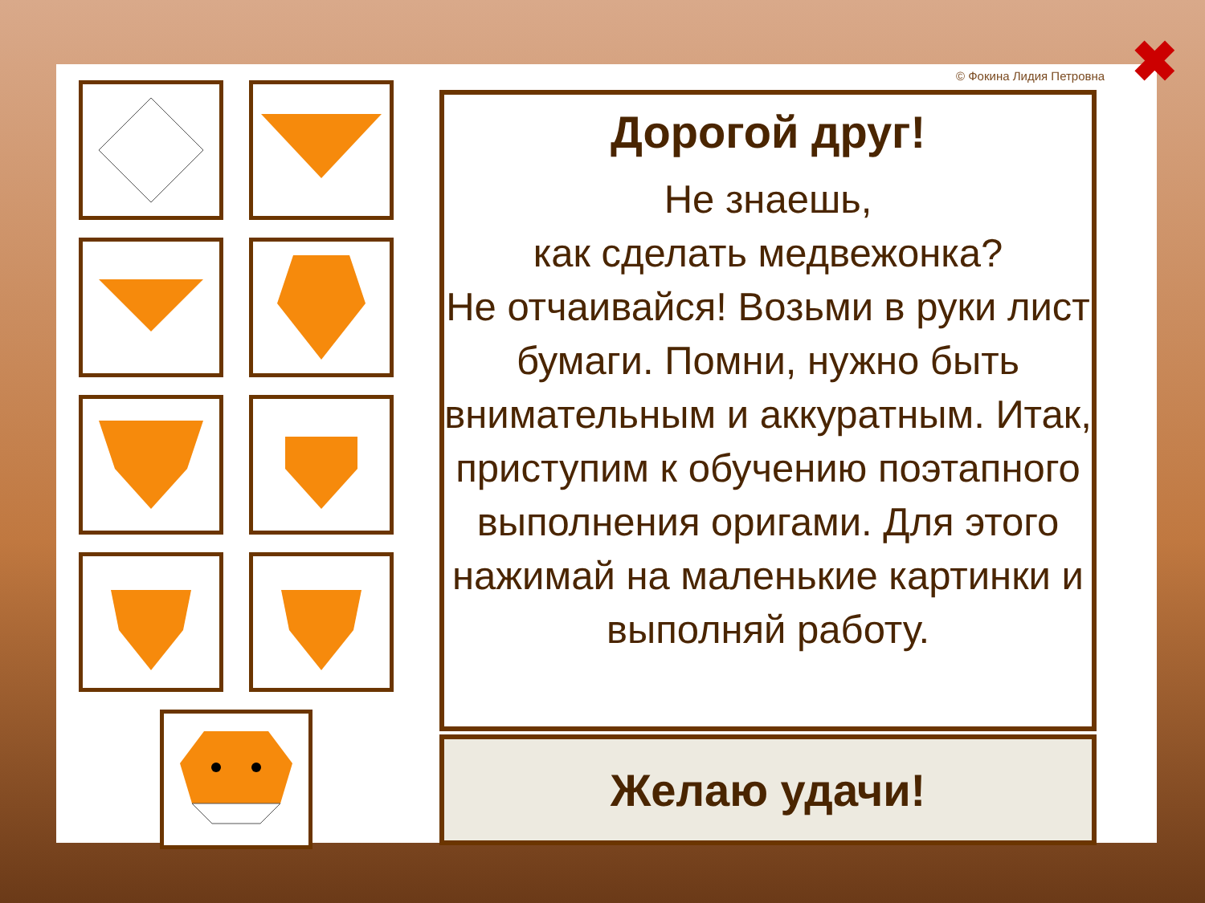© Фокина Лидия Петровна ✖
Дорогой друг!
Не знаешь,
как сделать медвежонка?
Не отчаивайся! Возьми в руки лист бумаги. Помни, нужно быть внимательным и аккуратным. Итак, приступим к обучению поэтапного выполнения оригами. Для этого нажимай на маленькие картинки и выполняй работу.
Желаю удачи!